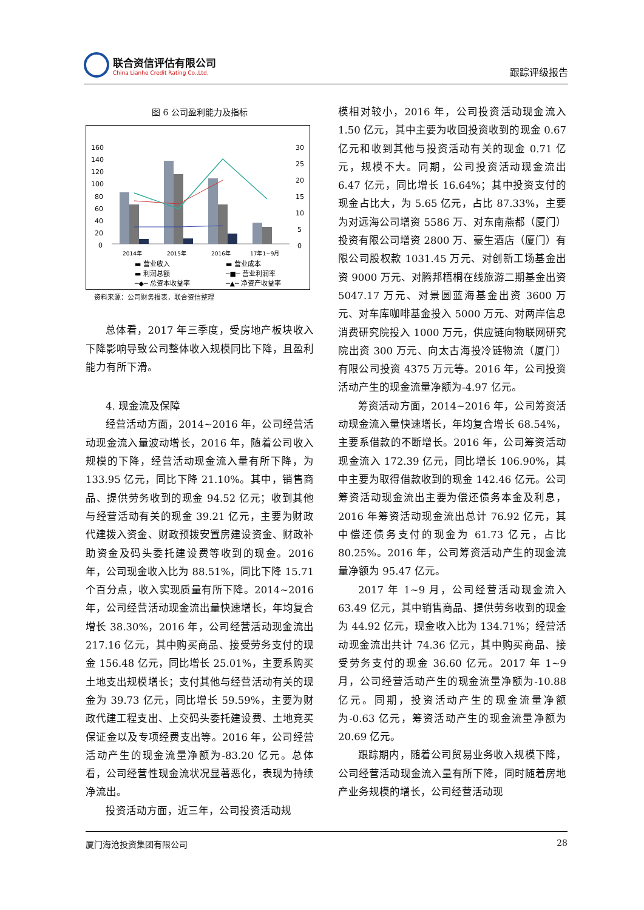联合资信评估有限公司
China Lianhe Credit Rating Co.,Ltd.
跟踪评级报告
图 6 公司盈利能力及指标
160
140
120
100
80
60
40
20
0
30
25
20
15
10
5
0
2014年
2015年
2016年
17年1~9月
▬ 营业收入
▬ 营业成本
▬ 利润总额
─■─ 营业利润率
─◆─ 总资本收益率
─▲─ 净资产收益率
资料来源：公司财务报表，联合资信整理
总体看，2017 年三季度，受房地产板块收入下降影响导致公司整体收入规模同比下降，且盈利能力有所下滑。
4. 现金流及保障
经营活动方面，2014~2016 年，公司经营活动现金流入量波动增长，2016 年，随着公司收入规模的下降，经营活动现金流入量有所下降，为 133.95 亿元，同比下降 21.10%。其中，销售商品、提供劳务收到的现金 94.52 亿元；收到其他与经营活动有关的现金 39.21 亿元，主要为财政代建拨入资金、财政预拨安置房建设资金、财政补助资金及码头委托建设费等收到的现金。2016 年，公司现金收入比为 88.51%，同比下降 15.71 个百分点，收入实现质量有所下降。2014~2016 年，公司经营活动现金流出量快速增长，年均复合增长 38.30%，2016 年，公司经营活动现金流出 217.16 亿元，其中购买商品、接受劳务支付的现金 156.48 亿元，同比增长 25.01%，主要系购买土地支出规模增长；支付其他与经营活动有关的现金为 39.73 亿元，同比增长 59.59%，主要为财政代建工程支出、上交码头委托建设费、土地竞买保证金以及专项经费支出等。2016 年，公司经营活动产生的现金流量净额为-83.20 亿元。总体看，公司经营性现金流状况显著恶化，表现为持续净流出。
投资活动方面，近三年，公司投资活动规
模相对较小，2016 年，公司投资活动现金流入 1.50 亿元，其中主要为收回投资收到的现金 0.67 亿元和收到其他与投资活动有关的现金 0.71 亿元，规模不大。同期，公司投资活动现金流出 6.47 亿元，同比增长 16.64%；其中投资支付的现金占比大，为 5.65 亿元，占比 87.33%，主要为对远海公司增资 5586 万、对东南燕都（厦门）投资有限公司增资 2800 万、豪生酒店（厦门）有限公司股权款 1031.45 万元、对创新工场基金出资 9000 万元、对腾邦梧桐在线旅游二期基金出资 5047.17 万元、对景圆蓝海基金出资 3600 万元、对车库咖啡基金投入 5000 万元、对两岸信息消费研究院投入 1000 万元，供应链向物联网研究院出资 300 万元、向太古海投冷链物流（厦门）有限公司投资 4375 万元等。2016 年，公司投资活动产生的现金流量净额为-4.97 亿元。
筹资活动方面，2014~2016 年，公司筹资活动现金流入量快速增长，年均复合增长 68.54%，主要系借款的不断增长。2016 年，公司筹资活动现金流入 172.39 亿元，同比增长 106.90%，其中主要为取得借款收到的现金 142.46 亿元。公司筹资活动现金流出主要为偿还债务本金及利息，2016 年筹资活动现金流出总计 76.92 亿元，其中偿还债务支付的现金为 61.73 亿元，占比 80.25%。2016 年，公司筹资活动产生的现金流量净额为 95.47 亿元。
2017 年 1~9 月，公司经营活动现金流入 63.49 亿元，其中销售商品、提供劳务收到的现金为 44.92 亿元，现金收入比为 134.71%；经营活动现金流出共计 74.36 亿元，其中购买商品、接受劳务支付的现金 36.60 亿元。2017 年 1~9 月，公司经营活动产生的现金流量净额为-10.88 亿元。同期，投资活动产生的现金流量净额为-0.63 亿元，筹资活动产生的现金流量净额为 20.69 亿元。
跟踪期内，随着公司贸易业务收入规模下降，公司经营活动现金流入量有所下降，同时随着房地产业务规模的增长，公司经营活动现
厦门海沧投资集团有限公司 28